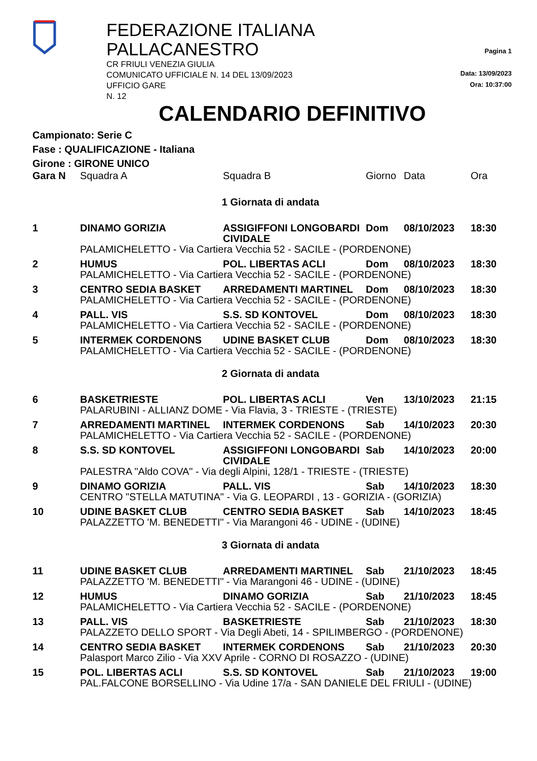FEDERAZIONE ITALIANA PALLACANESTRO
CR FRIULI VENEZIA GIULIA
COMUNICATO UFFICIALE N. 14 DEL 13/09/2023
UFFICIO GARE
N. 12
Pagina 1
Data: 13/09/2023
Ora: 10:37:00
CALENDARIO DEFINITIVO
Campionato: Serie C
Fase : QUALIFICAZIONE - Italiana
Girone : GIRONE UNICO
| Gara N | Squadra A | Squadra B | Giorno | Data | Ora |
| --- | --- | --- | --- | --- | --- |
| 1 Giornata di andata | | | | | |
| 1 | DINAMO GORIZIA | ASSIGIFFONI LONGOBARDI CIVIDALE | Dom | 08/10/2023 | 18:30 |
| | PALAMICHELETTO - Via Cartiera Vecchia 52 - SACILE - (PORDENONE) | | | | |
| 2 | HUMUS | POL. LIBERTAS ACLI | Dom | 08/10/2023 | 18:30 |
| | PALAMICHELETTO - Via Cartiera Vecchia 52 - SACILE - (PORDENONE) | | | | |
| 3 | CENTRO SEDIA BASKET | ARREDAMENTI MARTINEL | Dom | 08/10/2023 | 18:30 |
| | PALAMICHELETTO - Via Cartiera Vecchia 52 - SACILE - (PORDENONE) | | | | |
| 4 | PALL. VIS | S.S. SD KONTOVEL | Dom | 08/10/2023 | 18:30 |
| | PALAMICHELETTO - Via Cartiera Vecchia 52 - SACILE - (PORDENONE) | | | | |
| 5 | INTERMEK CORDENONS | UDINE BASKET CLUB | Dom | 08/10/2023 | 18:30 |
| | PALAMICHELETTO - Via Cartiera Vecchia 52 - SACILE - (PORDENONE) | | | | |
| 2 Giornata di andata | | | | | |
| 6 | BASKETRIESTE | POL. LIBERTAS ACLI | Ven | 13/10/2023 | 21:15 |
| | PALARUBINI - ALLIANZ DOME - Via Flavia, 3 - TRIESTE - (TRIESTE) | | | | |
| 7 | ARREDAMENTI MARTINEL | INTERMEK CORDENONS | Sab | 14/10/2023 | 20:30 |
| | PALAMICHELETTO - Via Cartiera Vecchia 52 - SACILE - (PORDENONE) | | | | |
| 8 | S.S. SD KONTOVEL | ASSIGIFFONI LONGOBARDI CIVIDALE | Sab | 14/10/2023 | 20:00 |
| | PALESTRA "Aldo COVA" - Via degli Alpini, 128/1 - TRIESTE - (TRIESTE) | | | | |
| 9 | DINAMO GORIZIA | PALL. VIS | Sab | 14/10/2023 | 18:30 |
| | CENTRO "STELLA MATUTINA" - Via G. LEOPARDI , 13 - GORIZIA - (GORIZIA) | | | | |
| 10 | UDINE BASKET CLUB | CENTRO SEDIA BASKET | Sab | 14/10/2023 | 18:45 |
| | PALAZZETTO 'M. BENEDETTI" - Via Marangoni 46 - UDINE - (UDINE) | | | | |
| 3 Giornata di andata | | | | | |
| 11 | UDINE BASKET CLUB | ARREDAMENTI MARTINEL | Sab | 21/10/2023 | 18:45 |
| | PALAZZETTO 'M. BENEDETTI" - Via Marangoni 46 - UDINE - (UDINE) | | | | |
| 12 | HUMUS | DINAMO GORIZIA | Sab | 21/10/2023 | 18:45 |
| | PALAMICHELETTO - Via Cartiera Vecchia 52 - SACILE - (PORDENONE) | | | | |
| 13 | PALL. VIS | BASKETRIESTE | Sab | 21/10/2023 | 18:30 |
| | PALAZZETO DELLO SPORT - Via Degli Abeti, 14 - SPILIMBERGO - (PORDENONE) | | | | |
| 14 | CENTRO SEDIA BASKET | INTERMEK CORDENONS | Sab | 21/10/2023 | 20:30 |
| | Palasport Marco Zilio - Via XXV Aprile - CORNO DI ROSAZZO - (UDINE) | | | | |
| 15 | POL. LIBERTAS ACLI | S.S. SD KONTOVEL | Sab | 21/10/2023 | 19:00 |
| | PAL.FALCONE BORSELLINO - Via Udine 17/a - SAN DANIELE DEL FRIULI - (UDINE) | | | | |